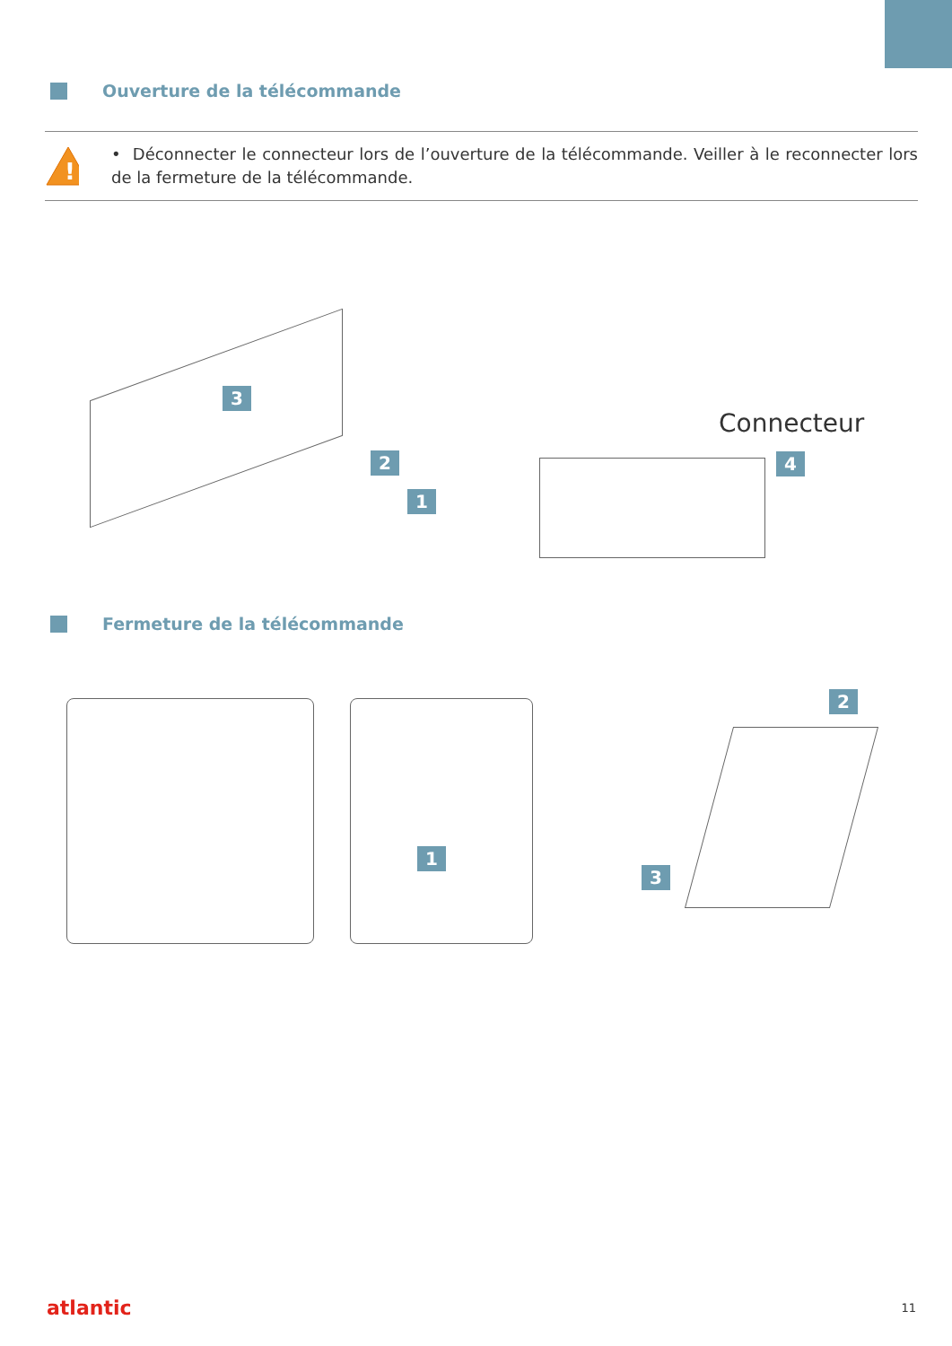Ouverture de la télécommande
!
• Déconnecter le connecteur lors de l’ouverture de la télécommande. Veiller à le reconnecter lors de la fermeture de la télécommande.
3
2
1
Connecteur
4
Fermeture de la télécommande
1
2
3
atlantic
11